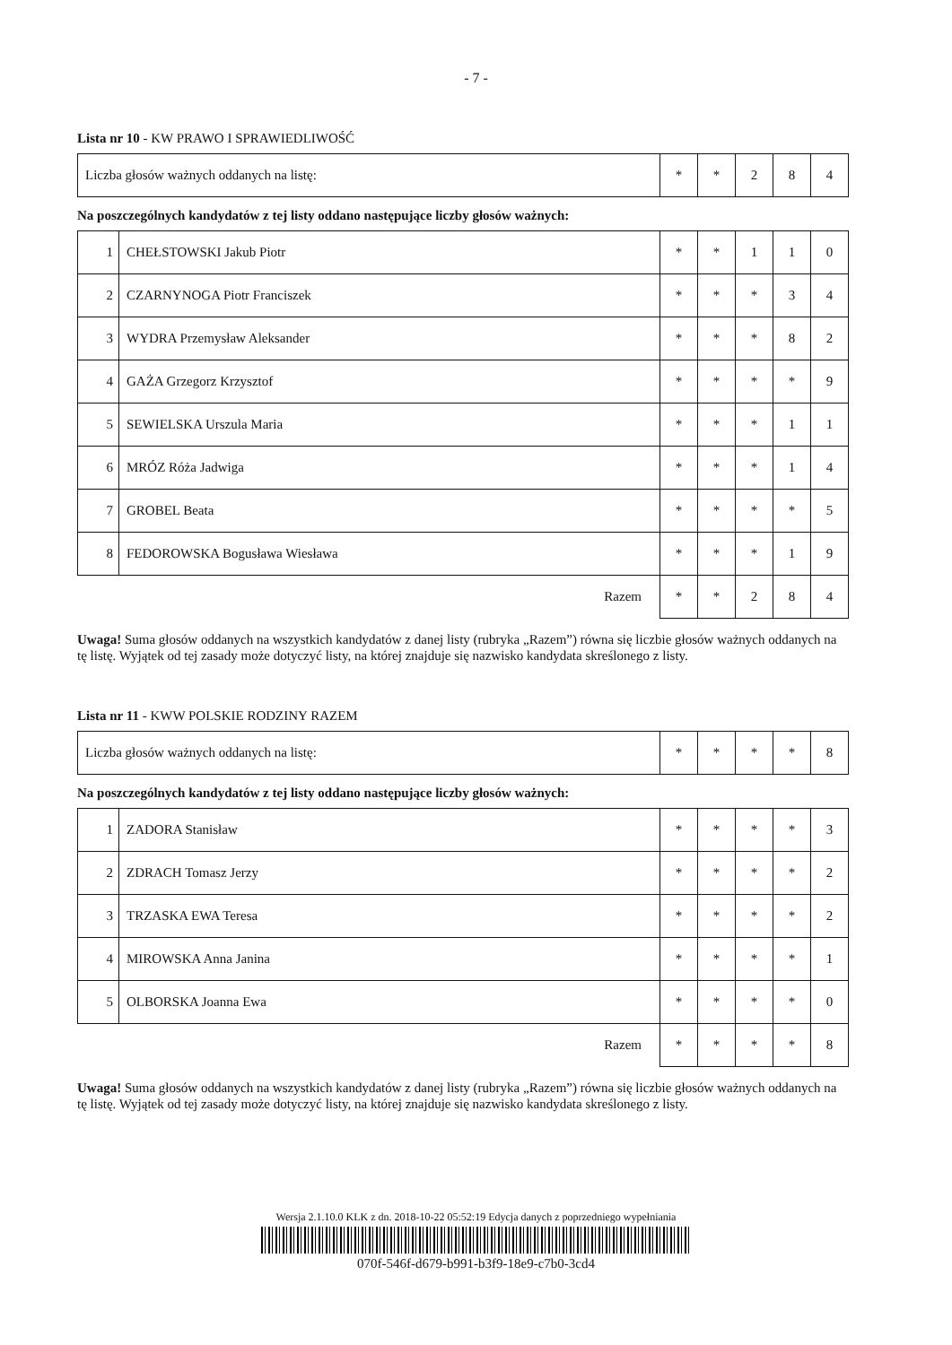- 7 -
Lista nr 10 - KW PRAWO I SPRAWIEDLIWOŚĆ
| Liczba głosów ważnych oddanych na listę: | * | * | 2 | 8 | 4 |
Na poszczególnych kandydatów z tej listy oddano następujące liczby głosów ważnych:
| 1 | CHEŁSTOWSKI Jakub Piotr | * | * | 1 | 1 | 0 |
| 2 | CZARNYNOGA Piotr Franciszek | * | * | * | 3 | 4 |
| 3 | WYDRA Przemysław Aleksander | * | * | * | 8 | 2 |
| 4 | GAŻA Grzegorz Krzysztof | * | * | * | * | 9 |
| 5 | SEWIELSKA Urszula Maria | * | * | * | 1 | 1 |
| 6 | MRÓZ Róża Jadwiga | * | * | * | 1 | 4 |
| 7 | GROBEL Beata | * | * | * | * | 5 |
| 8 | FEDOROWSKA Bogusława Wiesława | * | * | * | 1 | 9 |
| Razem | | * | * | 2 | 8 | 4 |
Uwaga! Suma głosów oddanych na wszystkich kandydatów z danej listy (rubryka „Razem”) równa się liczbie głosów ważnych oddanych na tę listę. Wyjątek od tej zasady może dotyczyć listy, na której znajduje się nazwisko kandydata skreślonego z listy.
Lista nr 11 - KWW POLSKIE RODZINY RAZEM
| Liczba głosów ważnych oddanych na listę: | * | * | * | * | 8 |
Na poszczególnych kandydatów z tej listy oddano następujące liczby głosów ważnych:
| 1 | ZADORA Stanisław | * | * | * | * | 3 |
| 2 | ZDRACH Tomasz Jerzy | * | * | * | * | 2 |
| 3 | TRZASKA EWA Teresa | * | * | * | * | 2 |
| 4 | MIROWSKA Anna Janina | * | * | * | * | 1 |
| 5 | OLBORSKA Joanna Ewa | * | * | * | * | 0 |
| Razem | | * | * | * | * | 8 |
Uwaga! Suma głosów oddanych na wszystkich kandydatów z danej listy (rubryka „Razem”) równa się liczbie głosów ważnych oddanych na tę listę. Wyjątek od tej zasady może dotyczyć listy, na której znajduje się nazwisko kandydata skreślonego z listy.
Wersja 2.1.10.0 KLK z dn. 2018-10-22 05:52:19 Edycja danych z poprzedniego wypełniania
070f-546f-d679-b991-b3f9-18e9-c7b0-3cd4